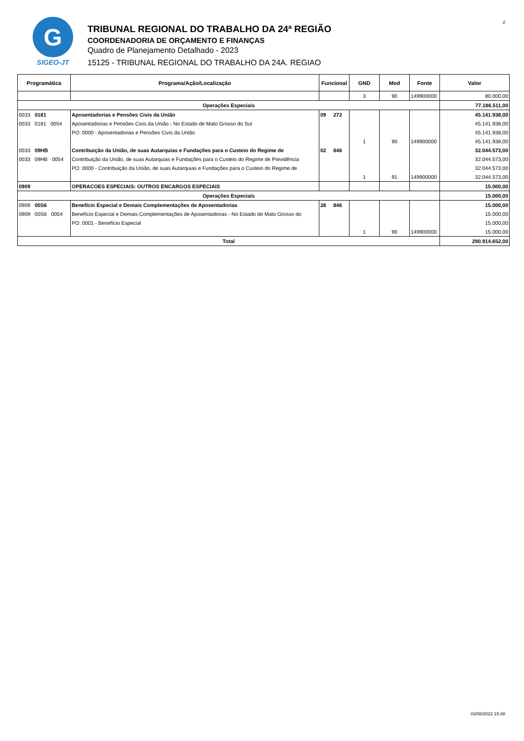2
G
SIGEO-JT
TRIBUNAL REGIONAL DO TRABALHO DA 24ª REGIÃO
COORDENADORIA DE ORÇAMENTO E FINANÇAS
Quadro de Planejamento Detalhado - 2023
15125 - TRIBUNAL REGIONAL DO TRABALHO DA 24A. REGIAO
| Programática | Programa/Ação/Localização | Funcional | GND | Mod | Fonte | Valor |
| --- | --- | --- | --- | --- | --- | --- |
| | | | 3 | 90 | 149900000 | 80.000,00 |
| Operações Especiais | | | | | | 77.186.511,00 |
| 0033 0181 | Aposentadorias e Pensões Civis da União | 09 272 | | | | 45.141.938,00 |
| 0033 0181 0054 | Aposentadorias e Pensões Civis da União - No Estado de Mato Grosso do Sul | | | | | 45.141.938,00 |
| | PO: 0000 - Aposentadorias e Pensões Civis da União | | | | | 45.141.938,00 |
| | | | 1 | 90 | 149900000 | 45.141.938,00 |
| 0033 09HB | Contribuição da União, de suas Autarquias e Fundações para o Custeio do Regime de | 02 846 | | | | 32.044.573,00 |
| 0033 09HB 0054 | Contribuição da União, de suas Autarquias e Fundações para o Custeio do Regime de Previdência | | | | | 32.044.573,00 |
| | PO: 0000 - Contribuição da União, de suas Autarquias e Fundações para o Custeio do Regime de | | | | | 32.044.573,00 |
| | | | 1 | 91 | 149900000 | 32.044.573,00 |
| 0909 | OPERACOES ESPECIAIS: OUTROS ENCARGOS ESPECIAIS | | | | | 15.000,00 |
| Operações Especiais | | | | | | 15.000,00 |
| 0909 00S6 | Benefício Especial e Demais Complementações de Aposentadorias | 28 846 | | | | 15.000,00 |
| 0909 00S6 0054 | Benefício Especial e Demais Complementações de Aposentadorias - No Estado de Mato Grosso do | | | | | 15.000,00 |
| | PO: 0001 - Benefício Especial | | | | | 15.000,00 |
| | | | 1 | 90 | 149900000 | 15.000,00 |
| Total | | | | | | 290.914.652,00 |
03/08/2022 15:48